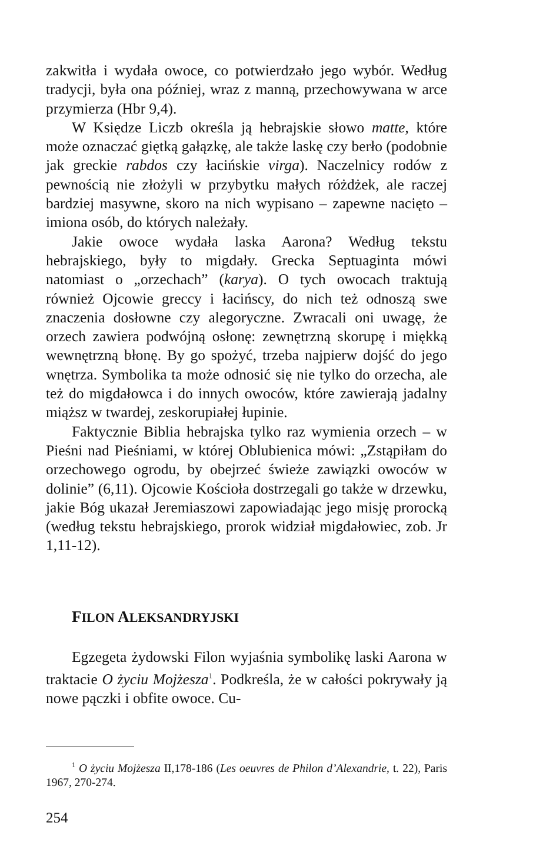zakwitła i wydała owoce, co potwierdzało jego wybór. Według tradycji, była ona później, wraz z manną, przechowywana w arce przymierza (Hbr 9,4).
W Księdze Liczb określa ją hebrajskie słowo matte, które może oznaczać giętką gałązkę, ale także laskę czy berło (podobnie jak greckie rabdos czy łacińskie virga). Naczelnicy rodów z pewnością nie złożyli w przybytku małych różdżek, ale raczej bardziej masywne, skoro na nich wypisano – zapewne nacięto – imiona osób, do których należały.
Jakie owoce wydała laska Aarona? Według tekstu hebrajskiego, były to migdały. Grecka Septuaginta mówi natomiast o „orzechach” (karya). O tych owocach traktują również Ojcowie greccy i łacińscy, do nich też odnoszą swe znaczenia dosłowne czy alegoryczne. Zwracali oni uwagę, że orzech zawiera podwójną osłonę: zewnętrzną skorupę i miękką wewnętrzną błonę. By go spożyć, trzeba najpierw dojść do jego wnętrza. Symbolika ta może odnosić się nie tylko do orzecha, ale też do migdałowca i do innych owoców, które zawierają jadalny miąższ w twardej, zeskorupiałej łupinie.
Faktycznie Biblia hebrajska tylko raz wymienia orzech – w Pieśni nad Pieśniami, w której Oblubienica mówi: „Zstąpiłam do orzechowego ogrodu, by obejrzeć świeże zawiązki owoców w dolinie” (6,11). Ojcowie Kościoła dostrzegali go także w drzewku, jakie Bóg ukazał Jeremiaszowi zapowiadając jego misję prorocką (według tekstu hebrajskiego, prorok widział migdałowiec, zob. Jr 1,11-12).
FILON ALEKSANDRYJSKI
Egzegeta żydowski Filon wyjaśnia symbolikę laski Aarona w traktacie O życiu Mojżesza<sup>1</sup>. Podkreśla, że w całości pokrywały ją nowe pączki i obfite owoce. Cu-
<sup>1</sup> O życiu Mojżesza II,178-186 (Les oeuvres de Philon d’Alexandrie, t. 22), Paris 1967, 270-274.
254